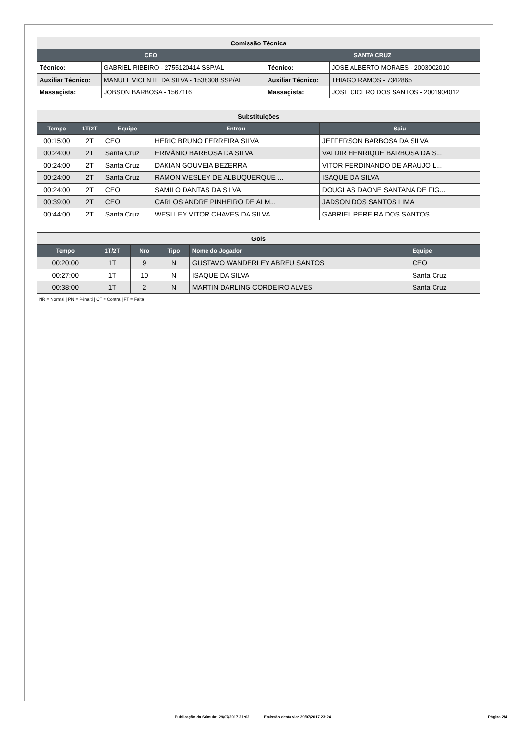| Comissão Técnica | | | |
| --- | --- | --- | --- |
| CEO | | SANTA CRUZ | |
| Técnico: | GABRIEL RIBEIRO - 2755120414 SSP/AL | Técnico: | JOSE ALBERTO MORAES - 2003002010 |
| Auxiliar Técnico: | MANUEL VICENTE DA SILVA - 1538308 SSP/AL | Auxiliar Técnico: | THIAGO RAMOS - 7342865 |
| Massagista: | JOBSON BARBOSA - 1567116 | Massagista: | JOSE CICERO DOS SANTOS - 2001904012 |
| Substituições | | | | |
| --- | --- | --- | --- | --- |
| Tempo | 1T/2T | Equipe | Entrou | Saiu |
| 00:15:00 | 2T | CEO | HERIC BRUNO FERREIRA SILVA | JEFFERSON BARBOSA DA SILVA |
| 00:24:00 | 2T | Santa Cruz | ERIVÂNIO BARBOSA DA SILVA | VALDIR HENRIQUE BARBOSA DA S... |
| 00:24:00 | 2T | Santa Cruz | DAKIAN GOUVEIA BEZERRA | VITOR FERDINANDO DE ARAUJO L... |
| 00:24:00 | 2T | Santa Cruz | RAMON WESLEY DE ALBUQUERQUE ... | ISAQUE DA SILVA |
| 00:24:00 | 2T | CEO | SAMILO DANTAS DA SILVA | DOUGLAS DAONE SANTANA DE FIG... |
| 00:39:00 | 2T | CEO | CARLOS ANDRE PINHEIRO DE ALM... | JADSON DOS SANTOS LIMA |
| 00:44:00 | 2T | Santa Cruz | WESLLEY VITOR CHAVES DA SILVA | GABRIEL PEREIRA DOS SANTOS |
| Gols | | | | | |
| --- | --- | --- | --- | --- | --- |
| Tempo | 1T/2T | Nro | Tipo | Nome do Jogador | Equipe |
| 00:20:00 | 1T | 9 | N | GUSTAVO WANDERLEY ABREU SANTOS | CEO |
| 00:27:00 | 1T | 10 | N | ISAQUE DA SILVA | Santa Cruz |
| 00:38:00 | 1T | 2 | N | MARTIN DARLING CORDEIRO ALVES | Santa Cruz |
NR = Normal | PN = Pênalti | CT = Contra | FT = Falta
Publicação da Súmula: 29/07/2017 21:02 Emissão desta via: 29/07/2017 23:24 Página 2/4